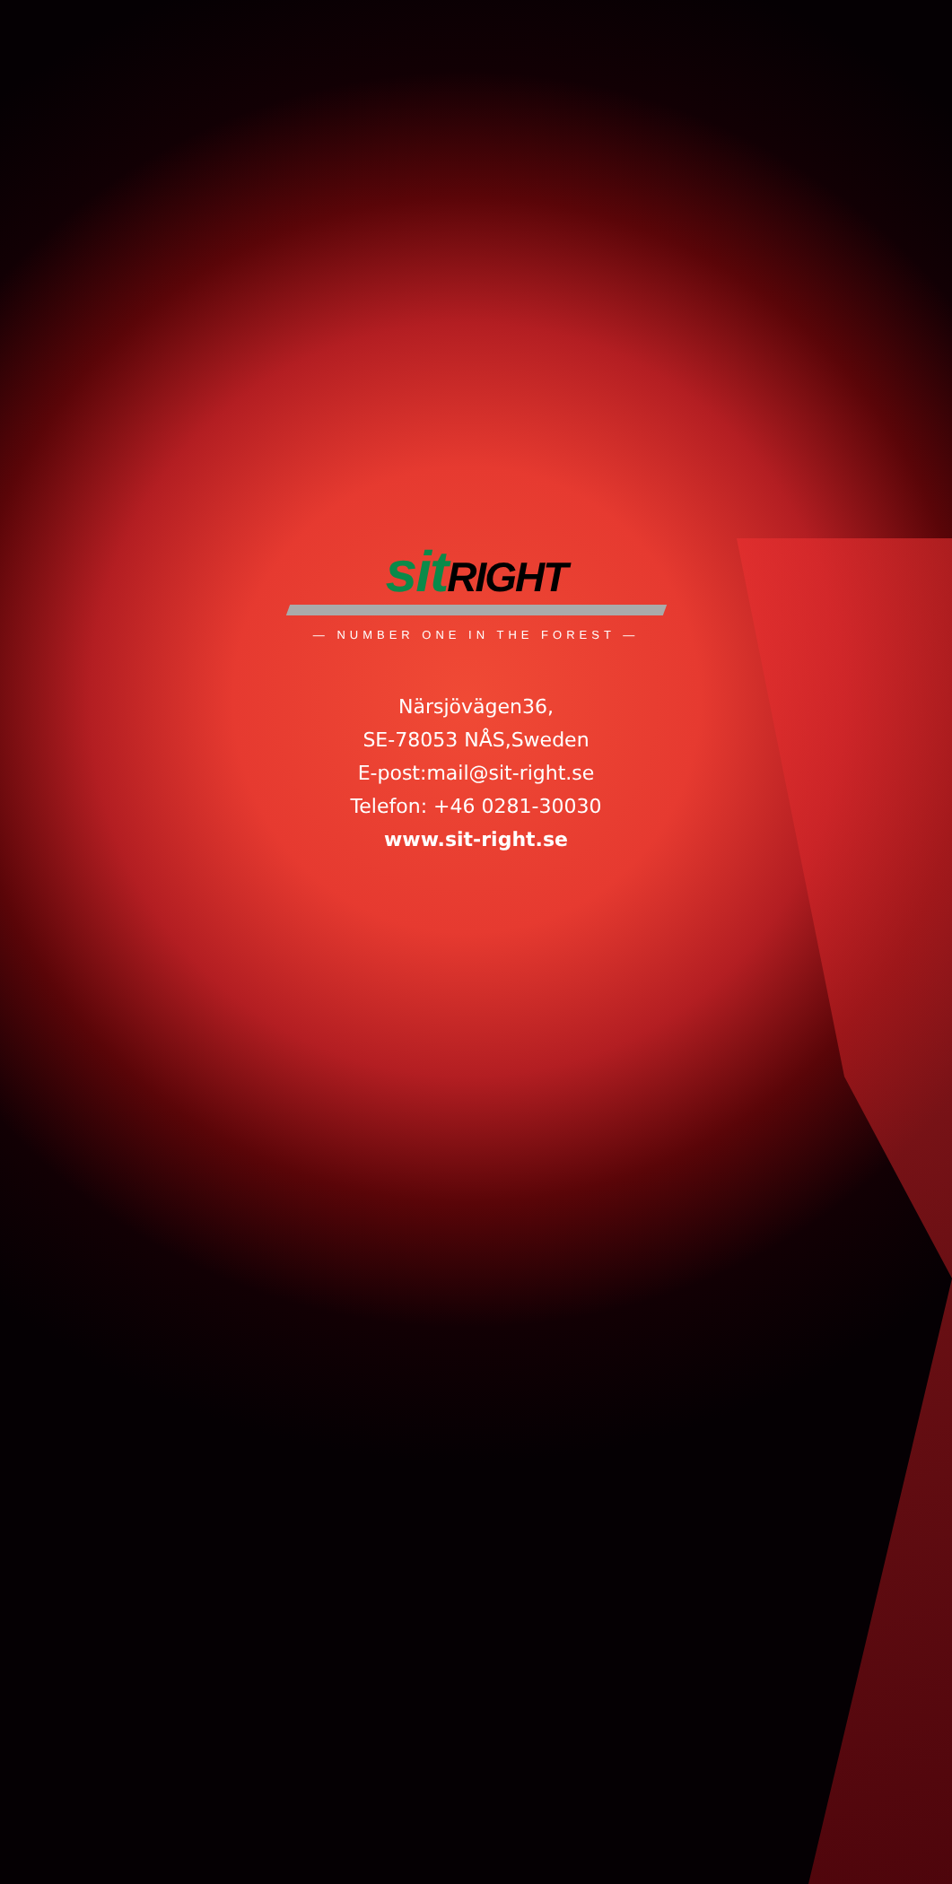sit RIGHT
— NUMBER ONE IN THE FOREST —
Närsjövägen36,
SE-78053 NÅS,Sweden
E-post:mail@sit-right.se
Telefon: +46 0281-30030
www.sit-right.se